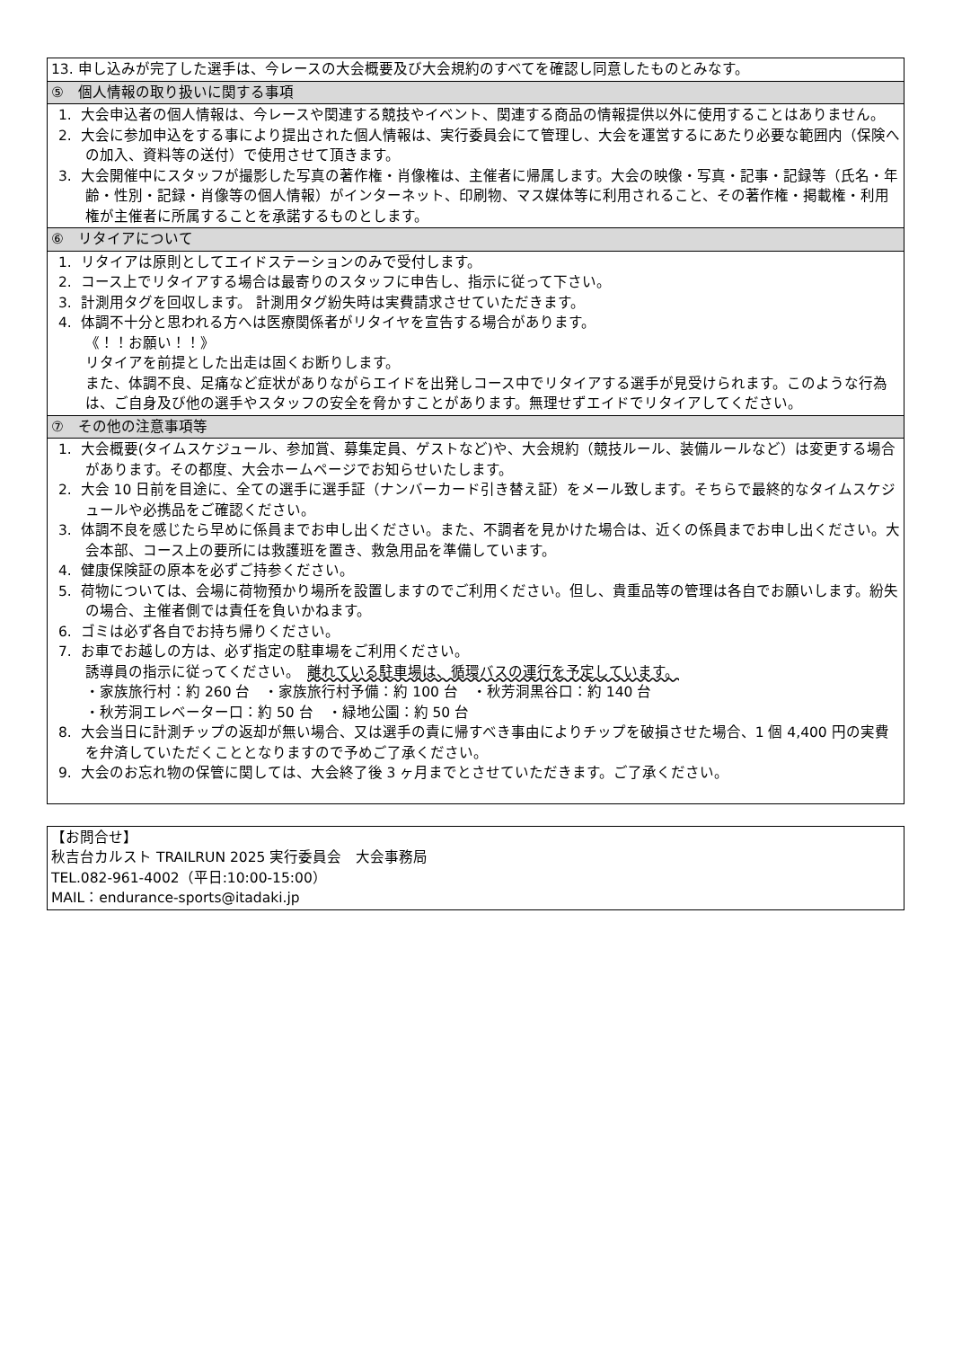| 13. 申し込みが完了した選手は、今レースの大会概要及び大会規約のすべてを確認し同意したものとみなす。 |
| ⑤ 個人情報の取り扱いに関する事項 |
| 1. 大会申込者の個人情報は、今レースや関連する競技やイベント、関連する商品の情報提供以外に使用することはありません。 2. 大会に参加申込をする事により提出された個人情報は、実行委員会にて管理し、大会を運営するにあたり必要な範囲内（保険への加入、資料等の送付）で使用させて頂きます。 3. 大会開催中にスタッフが撮影した写真の著作権・肖像権は、主催者に帰属します。大会の映像・写真・記事・記録等（氏名・年齢・性別・記録・肖像等の個人情報）がインターネット、印刷物、マス媒体等に利用されること、その著作権・掲載権・利用権が主催者に所属することを承諾するものとします。 |
| ⑥ リタイアについて |
| 1. リタイアは原則としてエイドステーションのみで受付します。 2. コース上でリタイアする場合は最寄りのスタッフに申告し、指示に従って下さい。 3. 計測用タグを回収します。 計測用タグ紛失時は実費請求させていただきます。 4. 体調不十分と思われる方へは医療関係者がリタイヤを宣告する場合があります。 《！！お願い！！》 リタイアを前提とした出走は固くお断りします。 また、体調不良、足痛など症状がありながらエイドを出発しコース中でリタイアする選手が見受けられます。このような行為は、ご自身及び他の選手やスタッフの安全を脅かすことがあります。無理せずエイドでリタイアしてください。 |
| ⑦ その他の注意事項等 |
| 1. 大会概要(タイムスケジュール、参加賞、募集定員、ゲストなど)や、大会規約（競技ルール、装備ルールなど）は変更する場合があります。その都度、大会ホームページでお知らせいたします。 2. 大会 10 日前を目途に、全ての選手に選手証（ナンバーカード引き替え証）をメール致します。そちらで最終的なタイムスケジュールや必携品をご確認ください。 3. 体調不良を感じたら早めに係員までお申し出ください。また、不調者を見かけた場合は、近くの係員までお申し出ください。大会本部、コース上の要所には救護班を置き、救急用品を準備しています。 4. 健康保険証の原本を必ずご持参ください。 5. 荷物については、会場に荷物預かり場所を設置しますのでご利用ください。但し、貴重品等の管理は各自でお願いします。紛失の場合、主催者側では責任を負いかねます。 6. ゴミは必ず各自でお持ち帰りください。 7. お車でお越しの方は、必ず指定の駐車場をご利用ください。 誘導員の指示に従ってください。 離れている駐車場は、循環バスの運行を予定しています。 ・家族旅行村：約 260 台 ・家族旅行村予備：約 100 台 ・秋芳洞黒谷口：約 140 台 ・秋芳洞エレベーター口：約 50 台 ・緑地公園：約 50 台 8. 大会当日に計測チップの返却が無い場合、又は選手の責に帰すべき事由によりチップを破損させた場合、1 個 4,400 円の実費を弁済していただくこととなりますので予めご了承ください。 9. 大会のお忘れ物の保管に関しては、大会終了後 3 ヶ月までとさせていただきます。ご了承ください。 |
| 【お問合せ】 秋吉台カルスト TRAILRUN 2025 実行委員会 大会事務局 TEL.082-961-4002（平日:10:00-15:00） MAIL：endurance-sports@itadaki.jp |